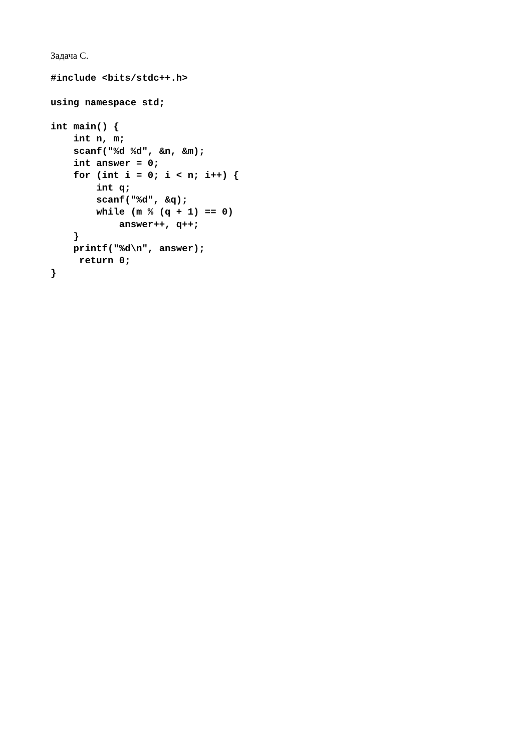Задача C.
#include <bits/stdc++.h>

using namespace std;

int main() {
    int n, m;
    scanf("%d %d", &n, &m);
    int answer = 0;
    for (int i = 0; i < n; i++) {
        int q;
        scanf("%d", &q);
        while (m % (q + 1) == 0)
            answer++, q++;
    }
    printf("%d\n", answer);
     return 0;
}